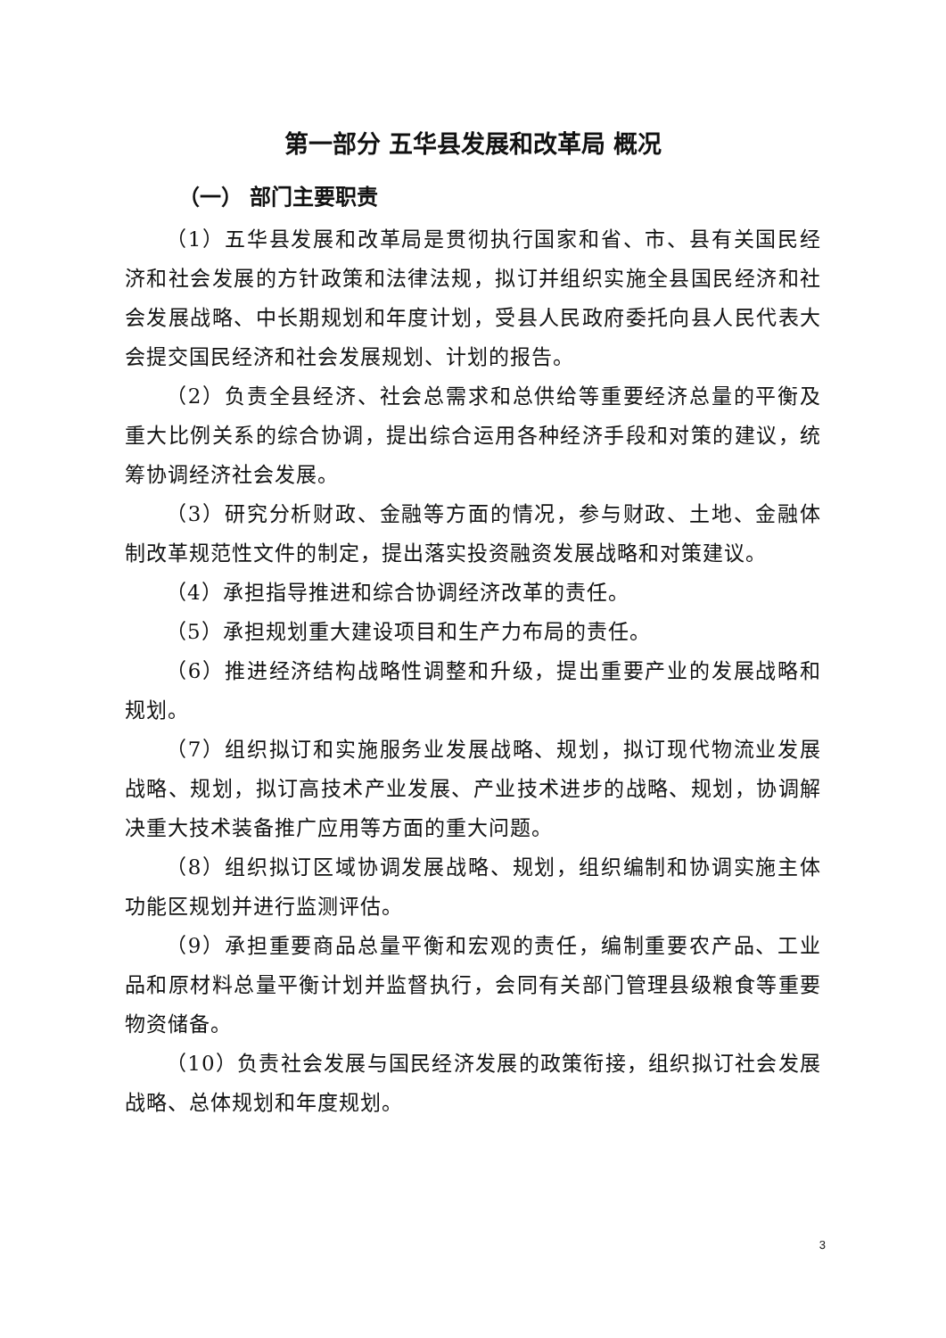第一部分 五华县发展和改革局 概况
（一） 部门主要职责
（1）五华县发展和改革局是贯彻执行国家和省、市、县有关国民经济和社会发展的方针政策和法律法规，拟订并组织实施全县国民经济和社会发展战略、中长期规划和年度计划，受县人民政府委托向县人民代表大会提交国民经济和社会发展规划、计划的报告。
（2）负责全县经济、社会总需求和总供给等重要经济总量的平衡及重大比例关系的综合协调，提出综合运用各种经济手段和对策的建议，统筹协调经济社会发展。
（3）研究分析财政、金融等方面的情况，参与财政、土地、金融体制改革规范性文件的制定，提出落实投资融资发展战略和对策建议。
（4）承担指导推进和综合协调经济改革的责任。
（5）承担规划重大建设项目和生产力布局的责任。
（6）推进经济结构战略性调整和升级，提出重要产业的发展战略和规划。
（7）组织拟订和实施服务业发展战略、规划，拟订现代物流业发展战略、规划，拟订高技术产业发展、产业技术进步的战略、规划，协调解决重大技术装备推广应用等方面的重大问题。
（8）组织拟订区域协调发展战略、规划，组织编制和协调实施主体功能区规划并进行监测评估。
（9）承担重要商品总量平衡和宏观的责任，编制重要农产品、工业品和原材料总量平衡计划并监督执行，会同有关部门管理县级粮食等重要物资储备。
（10）负责社会发展与国民经济发展的政策衔接，组织拟订社会发展战略、总体规划和年度规划。
3